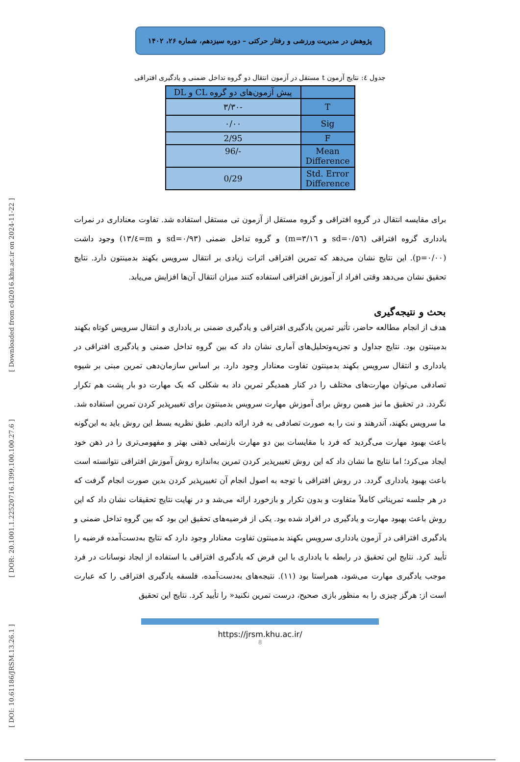[ Downloaded from c4i2016.khu.ac.ir on 2024-11-22 ]
[ DOR: 20.1001.1.22520716.1399.100.100.27.6 ]
[ DOI: 10.61186/JRSM.13.26.1 ]
پژوهش در مدیریت ورزشی و رفتار حرکتی – دوره سیزدهم، شماره ۲۶، ۱۴۰۲
جدول ٤: نتایج آزمون t مستقل در آزمون انتقال دو گروه تداخل ضمنی و یادگیری افتراقی
| | پیش آزمون‌های دو گروه CL و DL |
| --- | --- |
| T | -۳/۳۰ |
| Sig | ۰/۰۰ |
| F | 2/95 |
| Mean Difference | -/96 |
| Std. Error Difference | 0/29 |
برای مقایسه انتقال در گروه افتراقی و گروه مستقل از آزمون تی مستقل استفاده شد. تفاوت معناداری در نمرات یادداری گروه افتراقی (sd=۰/۵٦ و m=۳/۱٦) و گروه تداخل ضمنی (sd=۰/۹۳ و m=٤/۱۳) وجود داشت (p=۰/۰۰). این نتایج نشان می‌دهد که تمرین افتراقی اثرات زیادی بر انتقال سرویس بکهند بدمینتون دارد. نتایج تحقیق نشان می‌دهد وقتی افراد از آموزش افتراقی استفاده کنند میزان انتقال آن‌ها افزایش می‌یابد.
بحث و نتیجه‌گیری
هدف از انجام مطالعه حاضر، تأثیر تمرین یادگیری افتراقی و یادگیری ضمنی بر یادداری و انتقال سرویس کوتاه بکهند بدمینتون بود. نتایج جداول و تجزیه‌وتحلیل‌های آماری نشان داد که بین گروه تداخل ضمنی و یادگیری افتراقی در یادداری و انتقال سرویس بکهند بدمینتون تفاوت معنادار وجود دارد. بر اساس سازمان‌دهی تمرین مبنی بر شیوه تصادفی می‌توان مهارت‌های مختلف را در کنار همدیگر تمرین داد به شکلی که یک مهارت دو بار پشت هم تکرار نگردد. در تحقیق ما نیز همین روش برای آموزش مهارت سرویس بدمینتون برای تغییرپذیر کردن تمرین استفاده شد. ما سرویس بکهند، آندرهند و نت را به صورت تصادفی به فرد ارائه دادیم. طبق نظریه بسط این روش باید به این‌گونه باعث بهبود مهارت می‌گردید که فرد با مقایسات بین دو مهارت بازنمایی ذهنی بهتر و مفهومی‌تری را در ذهن خود ایجاد می‌کرد؛ اما نتایج ما نشان داد که این روش تغییرپذیر کردن تمرین به‌اندازه روش آموزش افتراقی نتوانسته است باعث بهبود یادداری گردد. در روش افتراقی با توجه به اصول انجام آن تغییرپذیر کردن بدین صورت انجام گرفت که در هر جلسه تمریناتی کاملاً متفاوت و بدون تکرار و بازخورد ارائه می‌شد و در نهایت نتایج تحقیقات نشان داد که این روش باعث بهبود مهارت و یادگیری در افراد شده بود. یکی از فرضیه‌های تحقیق این بود که بین گروه تداخل ضمنی و یادگیری افتراقی در آزمون یادداری سرویس بکهند بدمینتون تفاوت معنادار وجود دارد که نتایج به‌دست‌آمده فرضیه را تأیید کرد. نتایج این تحقیق در رابطه با یادداری با این فرض که یادگیری افتراقی با استفاده از ایجاد نوسانات در فرد موجب یادگیری مهارت می‌شود، همراستا بود (۱۱). نتیجه‌های به‌دست‌آمده، فلسفه یادگیری افتراقی را که عبارت است از: هرگز چیزی را به منظور بازی صحیح، درست تمرین نکنید« را تأیید کرد. نتایج این تحقیق
https://jrsm.khu.ac.ir/
8